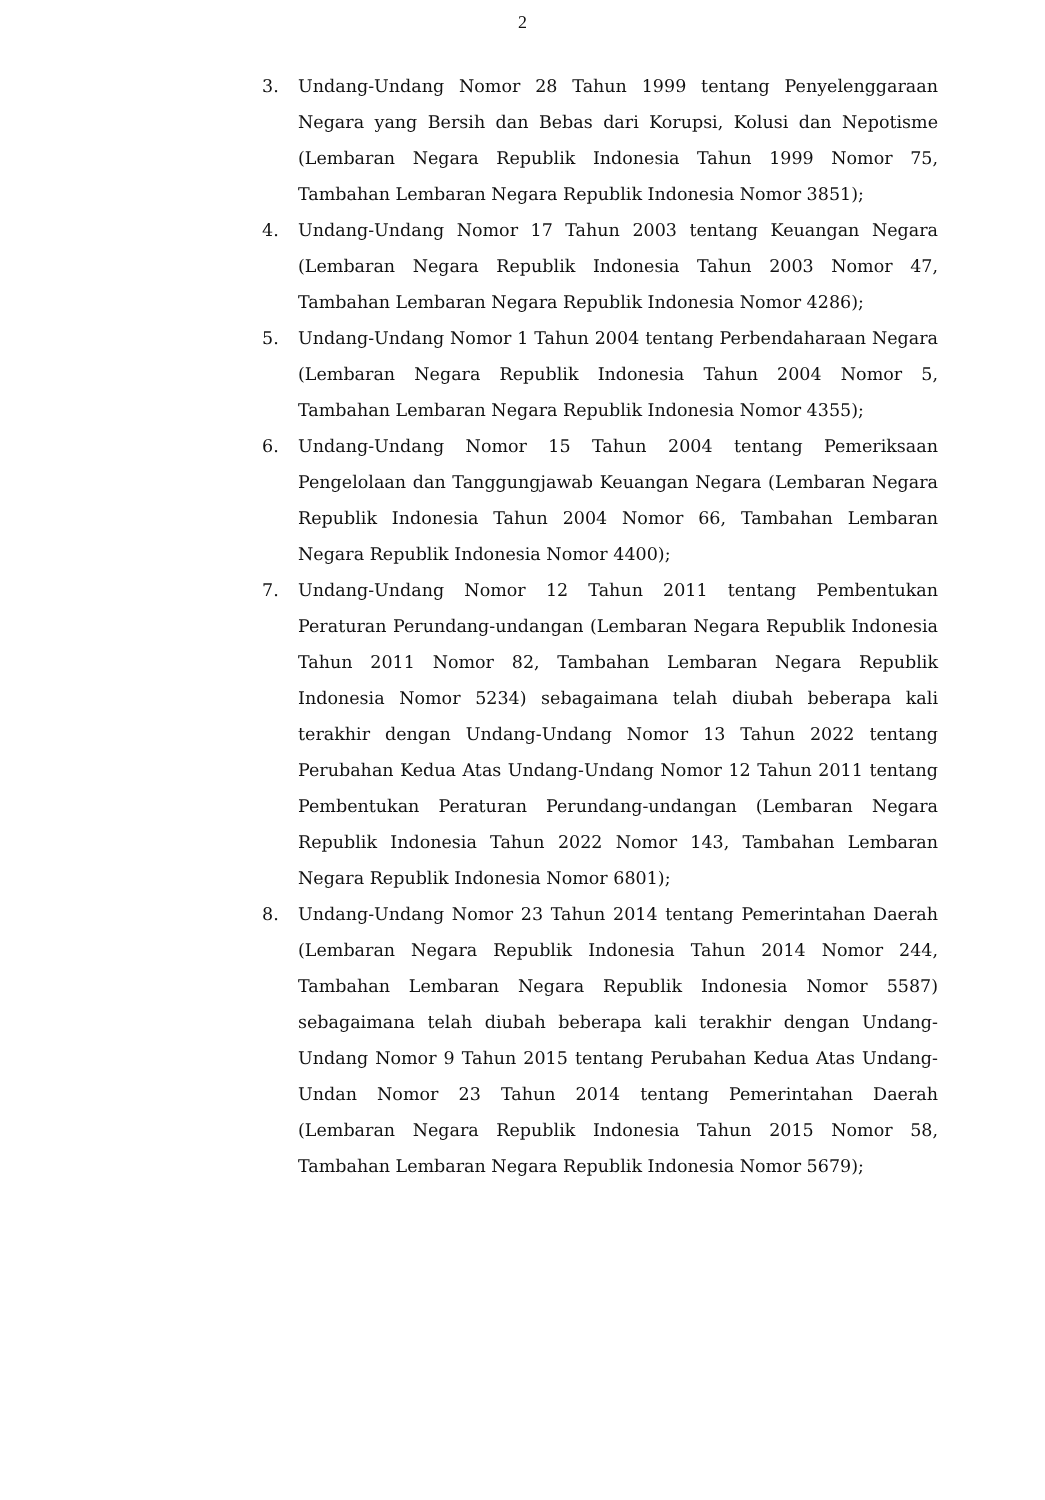2
3. Undang-Undang Nomor 28 Tahun 1999 tentang Penyelenggaraan Negara yang Bersih dan Bebas dari Korupsi, Kolusi dan Nepotisme (Lembaran Negara Republik Indonesia Tahun 1999 Nomor 75, Tambahan Lembaran Negara Republik Indonesia Nomor 3851);
4. Undang-Undang Nomor 17 Tahun 2003 tentang Keuangan Negara (Lembaran Negara Republik Indonesia Tahun 2003 Nomor 47, Tambahan Lembaran Negara Republik Indonesia Nomor 4286);
5. Undang-Undang Nomor 1 Tahun 2004 tentang Perbendaharaan Negara (Lembaran Negara Republik Indonesia Tahun 2004 Nomor 5, Tambahan Lembaran Negara Republik Indonesia Nomor 4355);
6. Undang-Undang Nomor 15 Tahun 2004 tentang Pemeriksaan Pengelolaan dan Tanggungjawab Keuangan Negara (Lembaran Negara Republik Indonesia Tahun 2004 Nomor 66, Tambahan Lembaran Negara Republik Indonesia Nomor 4400);
7. Undang-Undang Nomor 12 Tahun 2011 tentang Pembentukan Peraturan Perundang-undangan (Lembaran Negara Republik Indonesia Tahun 2011 Nomor 82, Tambahan Lembaran Negara Republik Indonesia Nomor 5234) sebagaimana telah diubah beberapa kali terakhir dengan Undang-Undang Nomor 13 Tahun 2022 tentang Perubahan Kedua Atas Undang-Undang Nomor 12 Tahun 2011 tentang Pembentukan Peraturan Perundang-undangan (Lembaran Negara Republik Indonesia Tahun 2022 Nomor 143, Tambahan Lembaran Negara Republik Indonesia Nomor 6801);
8. Undang-Undang Nomor 23 Tahun 2014 tentang Pemerintahan Daerah (Lembaran Negara Republik Indonesia Tahun 2014 Nomor 244, Tambahan Lembaran Negara Republik Indonesia Nomor 5587) sebagaimana telah diubah beberapa kali terakhir dengan Undang-Undang Nomor 9 Tahun 2015 tentang Perubahan Kedua Atas Undang-Undan Nomor 23 Tahun 2014 tentang Pemerintahan Daerah (Lembaran Negara Republik Indonesia Tahun 2015 Nomor 58, Tambahan Lembaran Negara Republik Indonesia Nomor 5679);